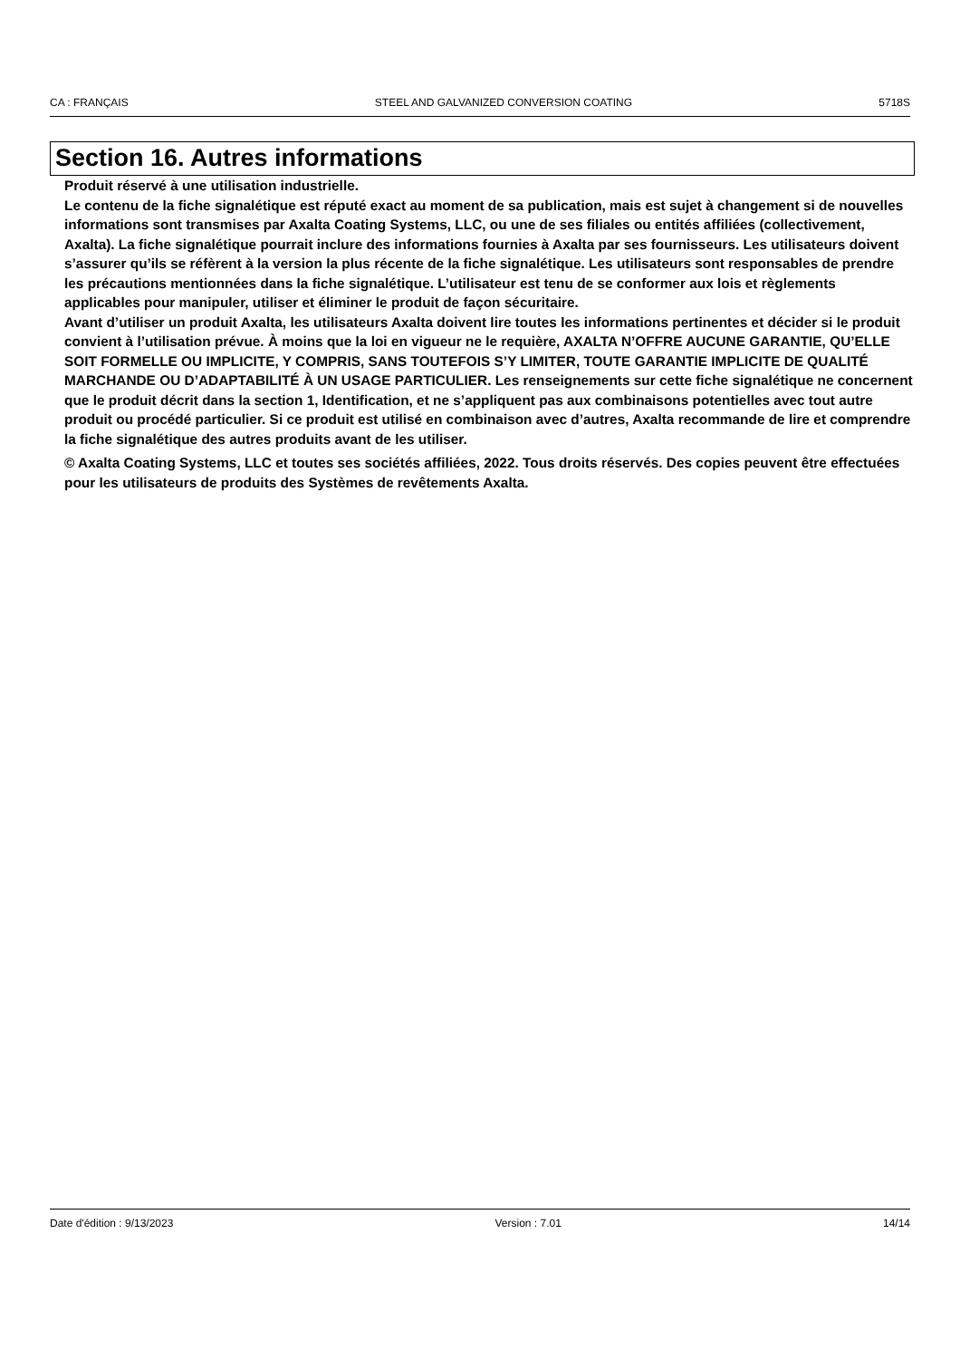CA : FRANÇAIS STEEL AND GALVANIZED CONVERSION COATING 5718S
Section 16. Autres informations
Produit réservé à une utilisation industrielle.
Le contenu de la fiche signalétique est réputé exact au moment de sa publication, mais est sujet à changement si de nouvelles informations sont transmises par Axalta Coating Systems, LLC, ou une de ses filiales ou entités affiliées (collectivement, Axalta). La fiche signalétique pourrait inclure des informations fournies à Axalta par ses fournisseurs. Les utilisateurs doivent s’assurer qu’ils se réfèrent à la version la plus récente de la fiche signalétique. Les utilisateurs sont responsables de prendre les précautions mentionnées dans la fiche signalétique. L’utilisateur est tenu de se conformer aux lois et règlements applicables pour manipuler, utiliser et éliminer le produit de façon sécuritaire.
Avant d’utiliser un produit Axalta, les utilisateurs Axalta doivent lire toutes les informations pertinentes et décider si le produit convient à l’utilisation prévue. À moins que la loi en vigueur ne le requière, AXALTA N’OFFRE AUCUNE GARANTIE, QU’ELLE SOIT FORMELLE OU IMPLICITE, Y COMPRIS, SANS TOUTEFOIS S’Y LIMITER, TOUTE GARANTIE IMPLICITE DE QUALITÉ MARCHANDE OU D’ADAPTABILITÉ À UN USAGE PARTICULIER. Les renseignements sur cette fiche signalétique ne concernent que le produit décrit dans la section 1, Identification, et ne s’appliquent pas aux combinaisons potentielles avec tout autre produit ou procédé particulier. Si ce produit est utilisé en combinaison avec d’autres, Axalta recommande de lire et comprendre la fiche signalétique des autres produits avant de les utiliser.
© Axalta Coating Systems, LLC et toutes ses sociétés affiliées, 2022. Tous droits réservés. Des copies peuvent être effectuées pour les utilisateurs de produits des Systèmes de revêtements Axalta.
Date d'édition : 9/13/2023 Version : 7.01 14/14